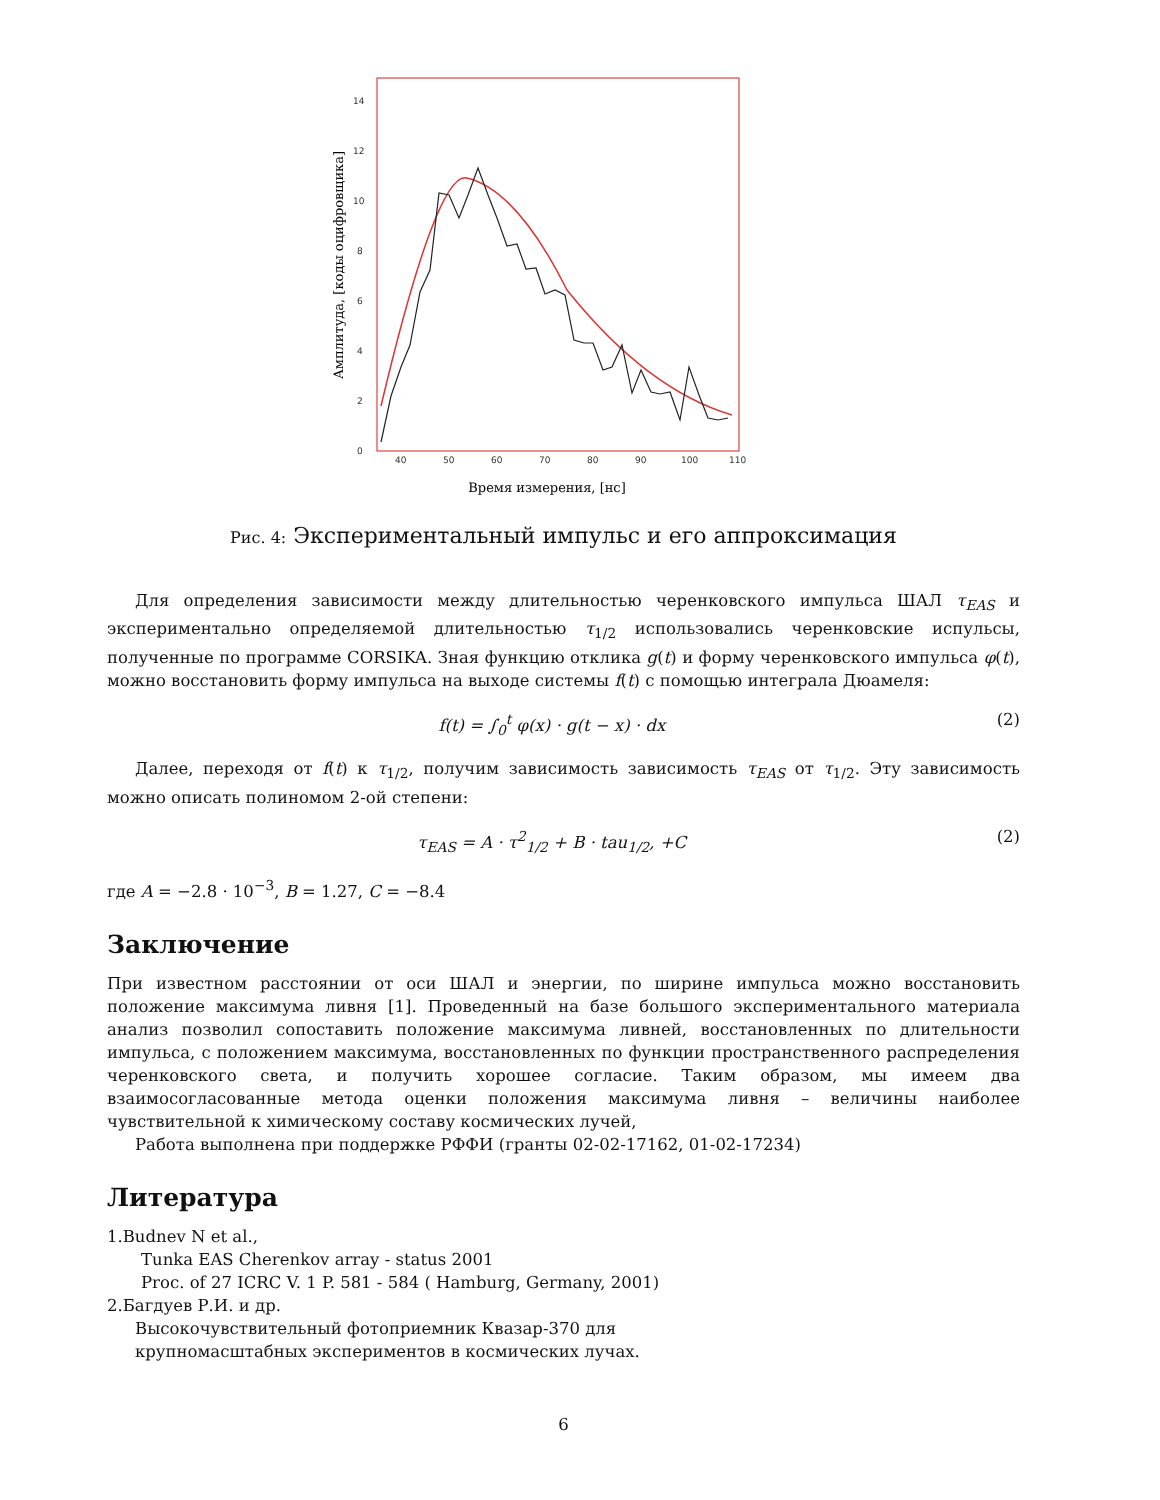0
2
4
6
8
10
12
14
40
50
60
70
80
90
100
110
Время измерения, [нс]
Амплитуда, [коды оцифровщика]
Рис. 4: Экспериментальный импульс и его аппроксимация
Для определения зависимости между длительностью черенковского импульса ШАЛ τ<sub>EAS</sub> и экспериментально определяемой длительностью τ<sub>1/2</sub> использовались черенковские испульсы, полученные по программе CORSIKA. Зная функцию отклика g(t) и форму черенковского импульса φ(t), можно восстановить форму импульса на выходе системы f(t) с помощью интеграла Дюамеля:
f(t) = ∫<sub>0</sub><sup>t</sup> φ(x) · g(t − x) · dx (2)
Далее, переходя от f(t) к τ<sub>1/2</sub>, получим зависимость зависимость τ<sub>EAS</sub> от τ<sub>1/2</sub>. Эту зависимость можно описать полиномом 2-ой степени:
τ<sub>EAS</sub> = A · τ<sup>2</sup><sub>1/2</sub> + B · tau<sub>1/2</sub>, +C (2)
где A = −2.8 · 10<sup>−3</sup>, B = 1.27, C = −8.4
Заключение
При известном расстоянии от оси ШАЛ и энергии, по ширине импульса можно восстановить положение максимума ливня [1]. Проведенный на базе большого экспериментального материала анализ позволил сопоставить положение максимума ливней, восстановленных по длительности импульса, с положением максимума, восстановленных по функции пространственного распределения черенковского света, и получить хорошее согласие. Таким образом, мы имеем два взаимосогласованные метода оценки положения максимума ливня – величины наиболее чувствительной к химическому составу космических лучей,
Работа выполнена при поддержке РФФИ (гранты 02-02-17162, 01-02-17234)
Литература
1.Budnev N et al.,
Tunka EAS Cherenkov array - status 2001
Proc. of 27 ICRC V. 1 P. 581 - 584 ( Hamburg, Germany, 2001)
2.Багдуев Р.И. и др.
Высокочувствительный фотоприемник Квазар-370 для
крупномасштабных экспериментов в космических лучах.
6